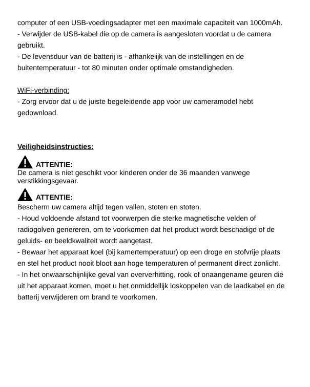computer of een USB-voedingsadapter met een maximale capaciteit van 1000mAh.
- Verwijder de USB-kabel die op de camera is aangesloten voordat u de camera gebruikt.
- De levensduur van de batterij is - afhankelijk van de instellingen en de buitentemperatuur - tot 80 minuten onder optimale omstandigheden.
WiFi-verbinding:
- Zorg ervoor dat u de juiste begeleidende app voor uw cameramodel hebt gedownload.
Veiligheidsinstructies:
ATTENTIE:
De camera is niet geschikt voor kinderen onder de 36 maanden vanwege verstikkingsgevaar.
ATTENTIE:
Bescherm uw camera altijd tegen vallen, stoten en stoten.
- Houd voldoende afstand tot voorwerpen die sterke magnetische velden of radiogolven genereren, om te voorkomen dat het product wordt beschadigd of de geluids- en beeldkwaliteit wordt aangetast.
- Bewaar het apparaat koel (bij kamertemperatuur) op een droge en stofvrije plaats en stel het product nooit bloot aan hoge temperaturen of permanent direct zonlicht.
- In het onwaarschijnlijke geval van oververhitting, rook of onaangename geuren die uit het apparaat komen, moet u het onmiddellijk loskoppelen van de laadkabel en de batterij verwijderen om brand te voorkomen.